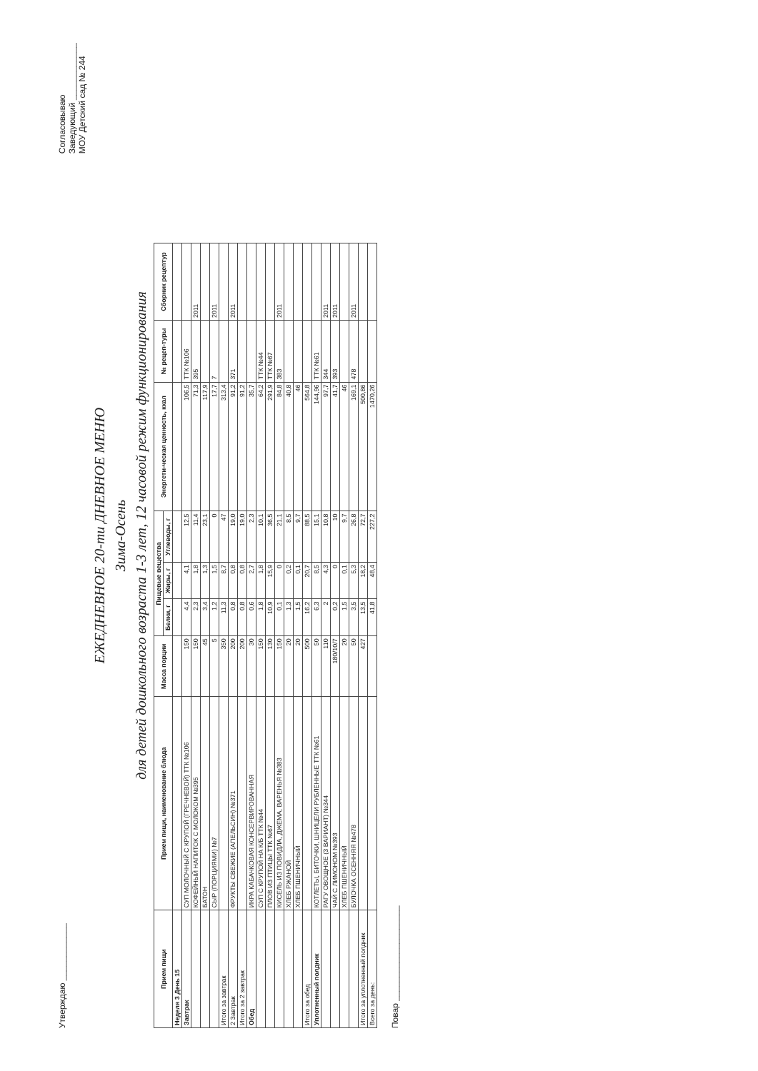Утверждаю ____________
Согласовываю
Заведующий ____________
МОУ Детский сад № 244
ЕЖЕДНЕВНОЕ 20-ти ДНЕВНОЕ МЕНЮ
Зима-Осень
для детей дошкольного возраста 1-3 лет, 12 часовой режим функционирования
| Прием пищи | Прием пищи, наименование блюда | Масса порции | Пищевые вещества | | | Энергети-ческая ценность, ккал | № рецеп-туры | Сборник рецептур |
| --- | --- | --- | --- | --- | --- | --- | --- | --- |
| | | | Белки, г | Жиры, г | Углеводы, г | | | |
| Неделя 3 День 15 | | | | | | | | |
| Завтрак | СУП МОЛОЧНЫЙ С КРУПОЙ (ГРЕЧНЕВОЙ) ТТК №106 | 150 | 4,4 | 4,1 | 12,5 | 106,5 | ТТК №106 | |
| | КОФЕЙНЫЙ НАПИТОК С МОЛОКОМ №395 | 150 | 2,3 | 1,8 | 11,4 | 71,3 | 395 | 2011 |
| | БАТОН | 45 | 3,4 | 1,3 | 23,1 | 117,9 | | |
| | СЫР (ПОРЦИЯМИ) №7 | 5 | 1,2 | 1,5 | 0 | 17,7 | 7 | 2011 |
| Итого за завтрак | | 350 | 11,3 | 8,7 | 47 | 313,4 | | |
| 2 Завтрак | ФРУКТЫ СВЕЖИЕ (АПЕЛЬСИН) №371 | 200 | 0,8 | 0,8 | 19,0 | 91,2 | 371 | 2011 |
| Итого за 2 завтрак | | 200 | 0,8 | 0,8 | 19,0 | 91,2 | | |
| Обед | ИКРА КАБАЧКОВАЯ КОНСЕРВИРОВАННАЯ | 30 | 0,6 | 2,7 | 2,3 | 35,7 | | |
| | СУП С КРУПОЙ НА К/Б ТТК №44 | 150 | 1,8 | 1,8 | 10,1 | 64,2 | ТТК №44 | |
| | ПЛОВ ИЗ ПТИЦЫ ТТК №67 | 130 | 10,9 | 15,9 | 36,5 | 291,9 | ТТК №67 | |
| | КИСЕЛЬ ИЗ ПОВИДЛА, ДЖЕМА, ВАРЕНЬЯ №383 | 150 | 0,1 | 0 | 21,1 | 84,8 | 383 | 2011 |
| | ХЛЕБ РЖАНОЙ | 20 | 1,3 | 0,2 | 8,5 | 40,8 | | |
| | ХЛЕБ ПШЕНИЧНЫЙ | 20 | 1,5 | 0,1 | 9,7 | 46 | | |
| Итого за обед | | 500 | 16,2 | 20,7 | 88,5 | 564,8 | | |
| Уплотненный полдник | КОТЛЕТЫ, БИТОЧКИ, ШНИЦЕЛИ РУБЛЕННЫЕ ТТК №61 | 50 | 6,3 | 8,5 | 15,1 | 144,96 | ТТК №61 | |
| | РАГУ ОВОЩНОЕ (3 ВАРИАНТ) №344 | 110 | 2 | 4,3 | 10,8 | 97,7 | 344 | 2011 |
| | ЧАЙ С ЛИМОНОМ №393 | 180/10/7 | 0,2 | 0 | 10 | 41,7 | 393 | 2011 |
| | ХЛЕБ ПШЕНИЧНЫЙ | 20 | 1,5 | 0,1 | 9,7 | 46 | | |
| | БУЛОЧКА ОСЕННЯЯ №478 | 50 | 3,5 | 5,3 | 26,8 | 169,1 | 478 | 2011 |
| Итого за уплотненный полдник | | 427 | 13,5 | 18,2 | 72,7 | 500,86 | | |
| Всего за день: | | | 41,8 | 48,4 | 227,2 | 1470,26 | | |
Повар ____________________